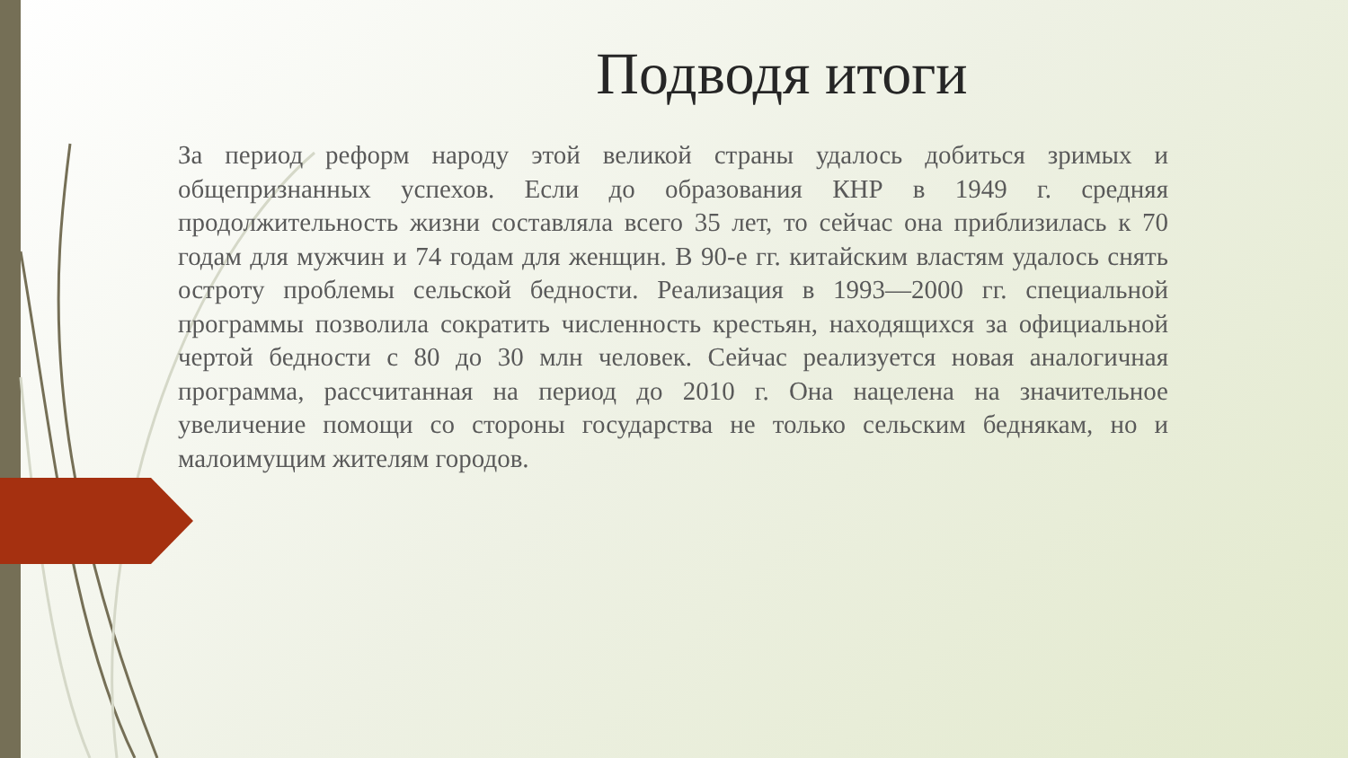Подводя итоги
За период реформ народу этой великой страны удалось добиться зримых и общепризнанных успехов. Если до образования КНР в 1949 г. средняя продолжительность жизни составляла всего 35 лет, то сейчас она приблизилась к 70 годам для мужчин и 74 годам для женщин. В 90-е гг. китайским властям удалось снять остроту проблемы сельской бедности. Реализация в 1993—2000 гг. специальной программы позволила сократить численность крестьян, находящихся за официальной чертой бедности с 80 до 30 млн человек. Сейчас реализуется новая аналогичная программа, рассчитанная на период до 2010 г. Она нацелена на значительное увеличение помощи со стороны государства не только сельским беднякам, но и малоимущим жителям городов.